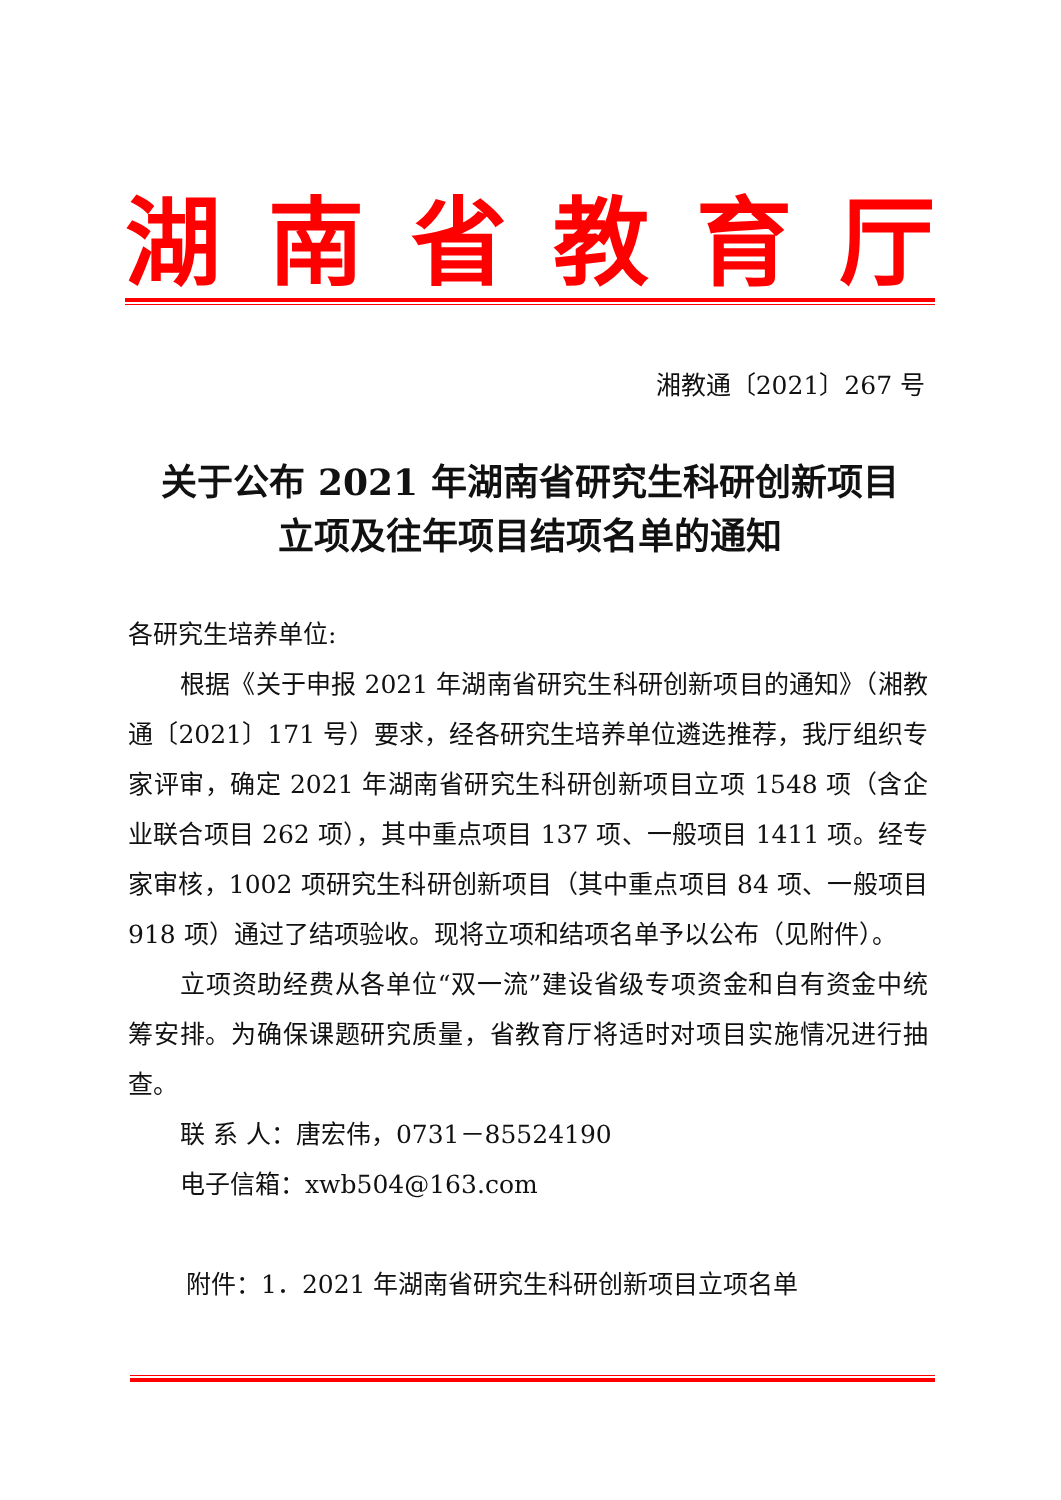湖南省教育厅
湘教通〔2021〕267 号
关于公布 2021 年湖南省研究生科研创新项目
立项及往年项目结项名单的通知
各研究生培养单位:
根据《关于申报 2021 年湖南省研究生科研创新项目的通知》（湘教通〔2021〕171 号）要求，经各研究生培养单位遴选推荐，我厅组织专家评审，确定 2021 年湖南省研究生科研创新项目立项 1548 项（含企业联合项目 262 项），其中重点项目 137 项、一般项目 1411 项。经专家审核，1002 项研究生科研创新项目（其中重点项目 84 项、一般项目 918 项）通过了结项验收。现将立项和结项名单予以公布（见附件）。
立项资助经费从各单位“双一流”建设省级专项资金和自有资金中统筹安排。为确保课题研究质量，省教育厅将适时对项目实施情况进行抽查。
联 系 人：唐宏伟，0731－85524190
电子信箱：xwb504@163.com
附件：1．2021 年湖南省研究生科研创新项目立项名单